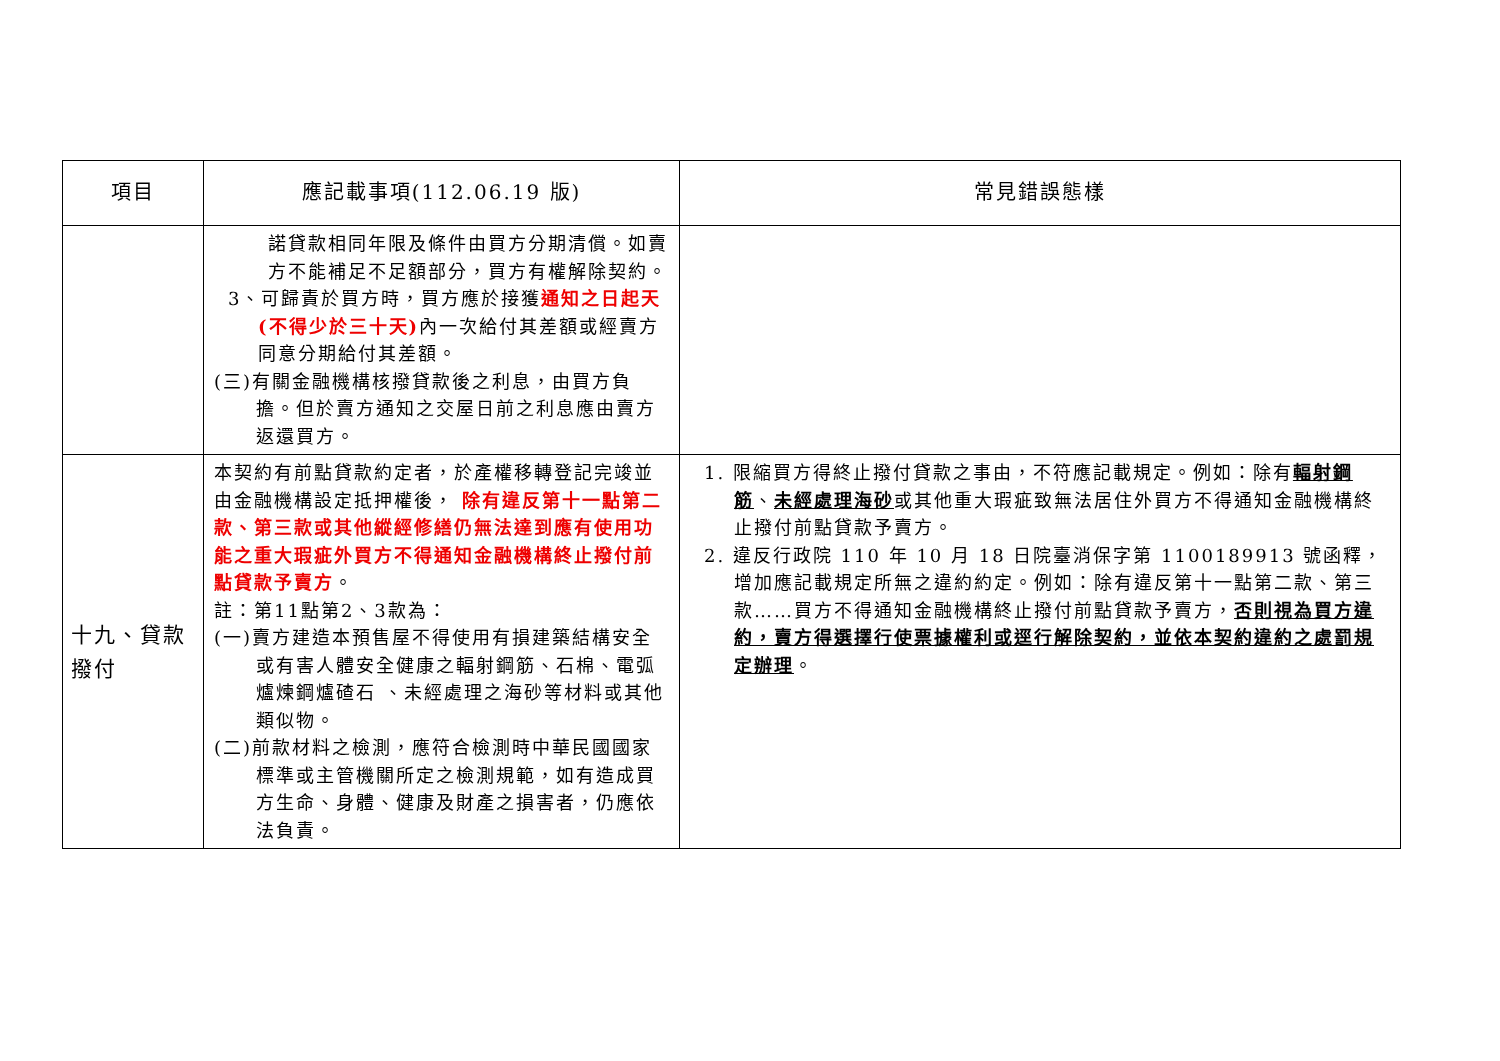| 項目 | 應記載事項(112.06.19 版) | 常見錯誤態樣 |
| --- | --- | --- |
| | 諾貸款相同年限及條件由買方分期清償。如賣方不能補足不足額部分，買方有權解除契約。 3、可歸責於買方時，買方應於接獲 通知之日起天(不得少於三十天) 內一次給付其差額或經賣方同意分期給付其差額。 (三)有關金融機構核撥貸款後之利息，由買方負擔。但於賣方通知之交屋日前之利息應由賣方返還買方。 | |
| 十九、貸款撥付 | 本契約有前點貸款約定者，於產權移轉登記完竣並由金融機構設定抵押權後， 除有違反第十一點第二款、第三款或其他縱經修繕仍無法達到應有使用功能之重大瑕疵外買方不得通知金融機構終止撥付前點貸款予賣方 。 註：第11點第2、3款為： (一)賣方建造本預售屋不得使用有損建築結構安全或有害人體安全健康之輻射鋼筋、石棉、電弧爐煉鋼爐碴石 、未經處理之海砂等材料或其他類似物。 (二)前款材料之檢測，應符合檢測時中華民國國家標準或主管機關所定之檢測規範，如有造成買方生命、身體、健康及財產之損害者，仍應依法負責。 | 1. 限縮買方得終止撥付貸款之事由，不符應記載規定。例如：除有 輻射鋼筋 、 未經處理海砂 或其他重大瑕疵致無法居住外買方不得通知金融機構終止撥付前點貸款予賣方。 2. 違反行政院 110 年 10 月 18 日院臺消保字第 1100189913 號函釋，增加應記載規定所無之違約約定。例如：除有違反第十一點第二款、第三款……買方不得通知金融機構終止撥付前點貸款予賣方， 否則視為買方違約，賣方得選擇行使票據權利或逕行解除契約，並依本契約違約之處罰規定辦理 。 |